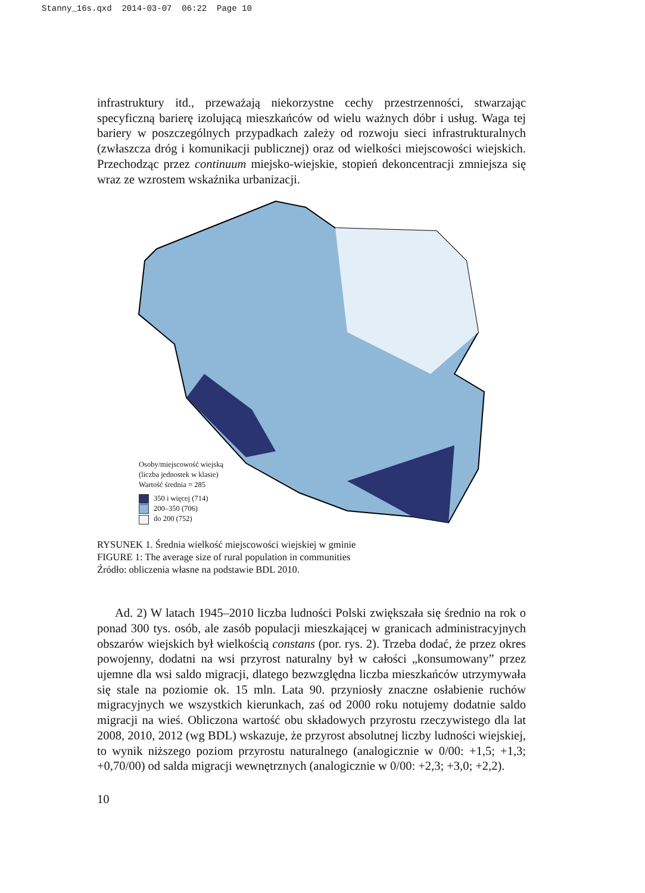Stanny_16s.qxd 2014-03-07 06:22 Page 10
infrastruktury itd., przeważają niekorzystne cechy przestrzenności, stwarzając specyficzną barierę izolującą mieszkańców od wielu ważnych dóbr i usług. Waga tej bariery w poszczególnych przypadkach zależy od rozwoju sieci infrastrukturalnych (zwłaszcza dróg i komunikacji publicznej) oraz od wielkości miejscowości wiejskich. Przechodząc przez continuum miejsko-wiejskie, stopień dekoncentracji zmniejsza się wraz ze wzrostem wskaźnika urbanizacji.
Osoby/miejscowość wiejską
(liczba jednostek w klasie)
Wartość średnia = 285
350 i więcej (714)
200–350 (706)
do 200 (752)
RYSUNEK 1. Średnia wielkość miejscowości wiejskiej w gminie
FIGURE 1: The average size of rural population in communities
Źródło: obliczenia własne na podstawie BDL 2010.
Ad. 2) W latach 1945–2010 liczba ludności Polski zwiększała się średnio na rok o ponad 300 tys. osób, ale zasób populacji mieszkającej w granicach administracyjnych obszarów wiejskich był wielkością constans (por. rys. 2). Trzeba dodać, że przez okres powojenny, dodatni na wsi przyrost naturalny był w całości „konsumowany” przez ujemne dla wsi saldo migracji, dlatego bezwzględna liczba mieszkańców utrzymywała się stale na poziomie ok. 15 mln. Lata 90. przyniosły znaczne osłabienie ruchów migracyjnych we wszystkich kierunkach, zaś od 2000 roku notujemy dodatnie saldo migracji na wieś. Obliczona wartość obu składowych przyrostu rzeczywistego dla lat 2008, 2010, 2012 (wg BDL) wskazuje, że przyrost absolutnej liczby ludności wiejskiej, to wynik niższego poziom przyrostu naturalnego (analogicznie w 0/00: +1,5; +1,3; +0,70/00) od salda migracji wewnętrznych (analogicznie w 0/00: +2,3; +3,0; +2,2).
10